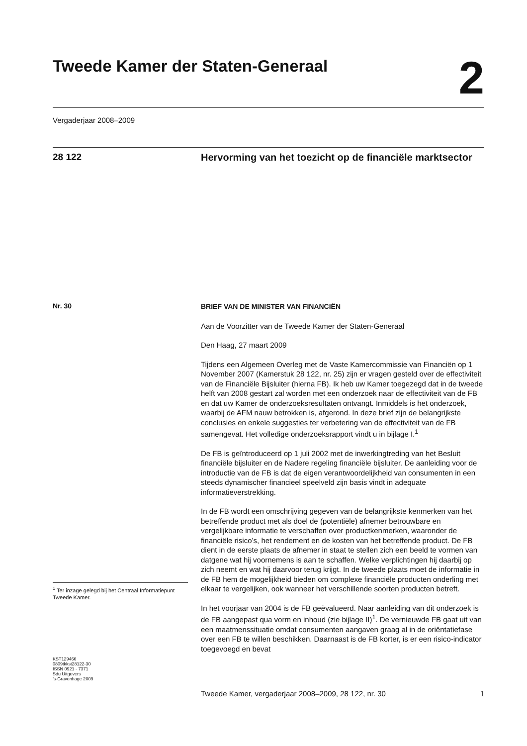Tweede Kamer der Staten-Generaal
2
Vergaderjaar 2008–2009
28 122
Hervorming van het toezicht op de financiële marktsector
Nr. 30
<sup>1</sup> Ter inzage gelegd bij het Centraal Informatiepunt Tweede Kamer.
KST129466
0809tkkst28122-30
ISSN 0921 - 7371
Sdu Uitgevers
’s-Gravenhage 2009
BRIEF VAN DE MINISTER VAN FINANCIËN
Aan de Voorzitter van de Tweede Kamer der Staten-Generaal
Den Haag, 27 maart 2009
Tijdens een Algemeen Overleg met de Vaste Kamercommissie van Financiën op 1 November 2007 (Kamerstuk 28 122, nr. 25) zijn er vragen gesteld over de effectiviteit van de Financiële Bijsluiter (hierna FB). Ik heb uw Kamer toegezegd dat in de tweede helft van 2008 gestart zal worden met een onderzoek naar de effectiviteit van de FB en dat uw Kamer de onderzoeksresultaten ontvangt. Inmiddels is het onderzoek, waarbij de AFM nauw betrokken is, afgerond. In deze brief zijn de belangrijkste conclusies en enkele suggesties ter verbetering van de effectiviteit van de FB samengevat. Het volledige onderzoeksrapport vindt u in bijlage I.<sup>1</sup>
De FB is geïntroduceerd op 1 juli 2002 met de inwerkingtreding van het Besluit financiële bijsluiter en de Nadere regeling financiële bijsluiter. De aanleiding voor de introductie van de FB is dat de eigen verantwoordelijkheid van consumenten in een steeds dynamischer financieel speelveld zijn basis vindt in adequate informatieverstrekking.
In de FB wordt een omschrijving gegeven van de belangrijkste kenmerken van het betreffende product met als doel de (potentiële) afnemer betrouwbare en vergelijkbare informatie te verschaffen over productkenmerken, waaronder de financiële risico’s, het rendement en de kosten van het betreffende product. De FB dient in de eerste plaats de afnemer in staat te stellen zich een beeld te vormen van datgene wat hij voornemens is aan te schaffen. Welke verplichtingen hij daarbij op zich neemt en wat hij daarvoor terug krijgt. In de tweede plaats moet de informatie in de FB hem de mogelijkheid bieden om complexe financiële producten onderling met elkaar te vergelijken, ook wanneer het verschillende soorten producten betreft.
In het voorjaar van 2004 is de FB geëvalueerd. Naar aanleiding van dit onderzoek is de FB aangepast qua vorm en inhoud (zie bijlage II)<sup>1</sup>. De vernieuwde FB gaat uit van een maatmenssituatie omdat consumenten aangaven graag al in de oriëntatiefase over een FB te willen beschikken. Daarnaast is de FB korter, is er een risico-indicator toegevoegd en bevat
Tweede Kamer, vergaderjaar 2008–2009, 28 122, nr. 30 1